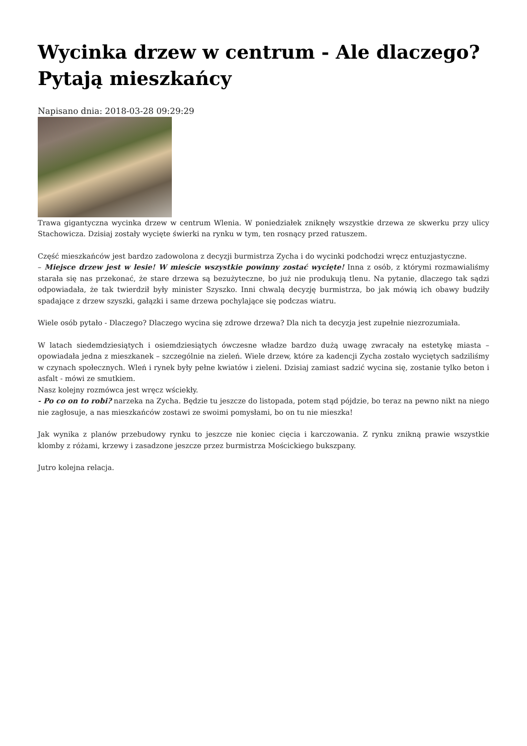Wycinka drzew w centrum - Ale dlaczego? Pytają mieszkańcy
Napisano dnia: 2018-03-28 09:29:29
Trawa gigantyczna wycinka drzew w centrum Wlenia. W poniedziałek zniknęły wszystkie drzewa ze skwerku przy ulicy Stachowicza. Dzisiaj zostały wycięte świerki na rynku w tym, ten rosnący przed ratuszem.
Część mieszkańców jest bardzo zadowolona z decyzji burmistrza Zycha i do wycinki podchodzi wręcz entuzjastyczne.
– Miejsce drzew jest w lesie! W mieście wszystkie powinny zostać wycięte! Inna z osób, z którymi rozmawialiśmy starała się nas przekonać, że stare drzewa są bezużyteczne, bo już nie produkują tlenu. Na pytanie, dlaczego tak sądzi odpowiadała, że tak twierdził były minister Szyszko. Inni chwalą decyzję burmistrza, bo jak mówią ich obawy budziły spadające z drzew szyszki, gałązki i same drzewa pochylające się podczas wiatru.
Wiele osób pytało - Dlaczego? Dlaczego wycina się zdrowe drzewa? Dla nich ta decyzja jest zupełnie niezrozumiała.
W latach siedemdziesiątych i osiemdziesiątych ówczesne władze bardzo dużą uwagę zwracały na estetykę miasta – opowiadała jedna z mieszkanek – szczególnie na zieleń. Wiele drzew, które za kadencji Zycha zostało wyciętych sadziliśmy w czynach społecznych. Wleń i rynek były pełne kwiatów i zieleni. Dzisiaj zamiast sadzić wycina się, zostanie tylko beton i asfalt - mówi ze smutkiem.
Nasz kolejny rozmówca jest wręcz wściekły.
- Po co on to robi? narzeka na Zycha. Będzie tu jeszcze do listopada, potem stąd pójdzie, bo teraz na pewno nikt na niego nie zagłosuje, a nas mieszkańców zostawi ze swoimi pomysłami, bo on tu nie mieszka!
Jak wynika z planów przebudowy rynku to jeszcze nie koniec cięcia i karczowania. Z rynku znikną prawie wszystkie klomby z różami, krzewy i zasadzone jeszcze przez burmistrza Mościckiego bukszpany.
Jutro kolejna relacja.